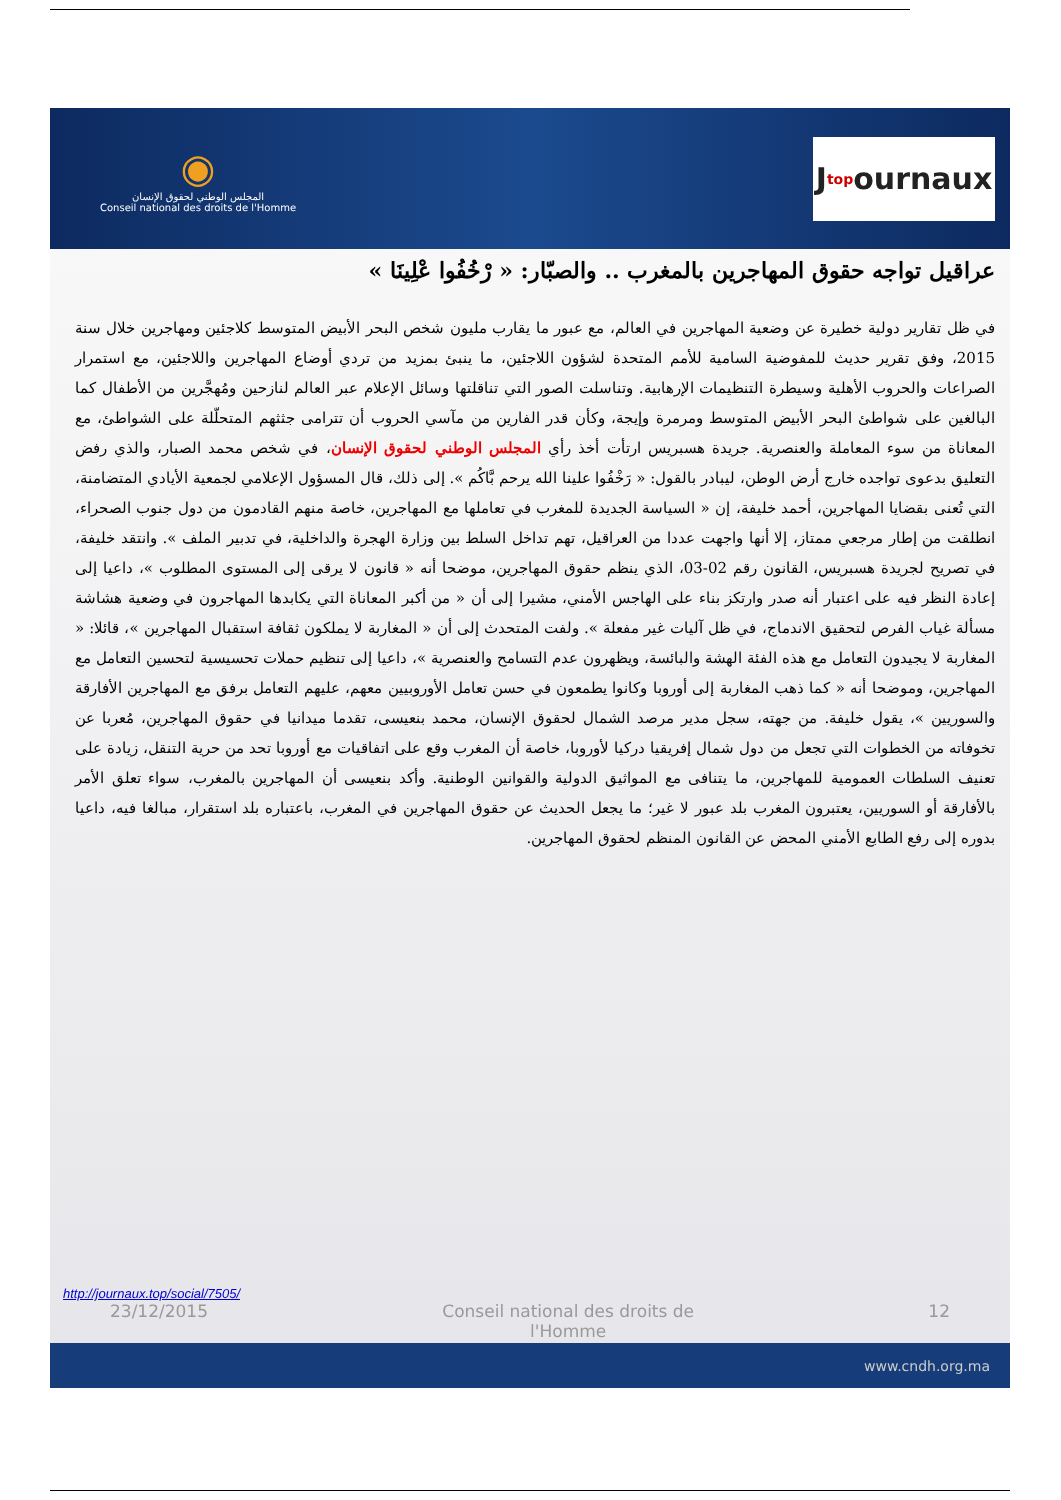◉
المجلس الوطني لحقوق الإنسان
Conseil national des droits de l'Homme
J top ournaux
عراقيل تواجه حقوق المهاجرين بالمغرب .. والصبّار: « رْخُفُوا عْلِينَا »
في ظل تقارير دولية خطيرة عن وضعية المهاجرين في العالم، مع عبور ما يقارب مليون شخص البحر الأبيض المتوسط كلاجئين ومهاجرين خلال سنة 2015، وفق تقرير حديث للمفوضية السامية للأمم المتحدة لشؤون اللاجئين، ما ينبئ بمزيد من تردي أوضاع المهاجرين واللاجئين، مع استمرار الصراعات والحروب الأهلية وسيطرة التنظيمات الإرهابية. وتناسلت الصور التي تناقلتها وسائل الإعلام عبر العالم لنازحين ومُهجَّرين من الأطفال كما البالغين على شواطئ البحر الأبيض المتوسط ومرمرة وإيجة، وكأن قدر الفارين من مآسي الحروب أن تترامى جثثهم المتحلّلة على الشواطئ، مع المعاناة من سوء المعاملة والعنصرية. جريدة هسبريس ارتأت أخذ رأي المجلس الوطني لحقوق الإنسان، في شخص محمد الصبار، والذي رفض التعليق بدعوى تواجده خارج أرض الوطن، ليبادر بالقول: « رَخْفُوا علينا الله يرحم بَّاكُم ». إلى ذلك، قال المسؤول الإعلامي لجمعية الأيادي المتضامنة، التي تُعنى بقضايا المهاجرين، أحمد خليفة، إن « السياسة الجديدة للمغرب في تعاملها مع المهاجرين، خاصة منهم القادمون من دول جنوب الصحراء، انطلقت من إطار مرجعي ممتاز، إلا أنها واجهت عددا من العراقيل، تهم تداخل السلط بين وزارة الهجرة والداخلية، في تدبير الملف ». وانتقد خليفة، في تصريح لجريدة هسبريس، القانون رقم 02-03، الذي ينظم حقوق المهاجرين، موضحا أنه « قانون لا يرقى إلى المستوى المطلوب »، داعيا إلى إعادة النظر فيه على اعتبار أنه صدر وارتكز بناء على الهاجس الأمني، مشيرا إلى أن « من أكبر المعاناة التي يكابدها المهاجرون في وضعية هشاشة مسألة غياب الفرص لتحقيق الاندماج، في ظل آليات غير مفعلة ». ولفت المتحدث إلى أن « المغاربة لا يملكون ثقافة استقبال المهاجرين »، قائلا: « المغاربة لا يجيدون التعامل مع هذه الفئة الهشة والبائسة، ويظهرون عدم التسامح والعنصرية »، داعيا إلى تنظيم حملات تحسيسية لتحسين التعامل مع المهاجرين، وموضحا أنه « كما ذهب المغاربة إلى أوروبا وكانوا يطمعون في حسن تعامل الأوروبيين معهم، عليهم التعامل برفق مع المهاجرين الأفارقة والسوريين »، يقول خليفة. من جهته، سجل مدير مرصد الشمال لحقوق الإنسان، محمد بنعيسى، تقدما ميدانيا في حقوق المهاجرين، مُعربا عن تخوفاته من الخطوات التي تجعل من دول شمال إفريقيا دركيا لأوروبا، خاصة أن المغرب وقع على اتفاقيات مع أوروبا تحد من حرية التنقل، زيادة على تعنيف السلطات العمومية للمهاجرين، ما يتنافى مع المواثيق الدولية والقوانين الوطنية. وأكد بنعيسى أن المهاجرين بالمغرب، سواء تعلق الأمر بالأفارقة أو السوريين، يعتبرون المغرب بلد عبور لا غير؛ ما يجعل الحديث عن حقوق المهاجرين في المغرب، باعتباره بلد استقرار، مبالغا فيه، داعيا بدوره إلى رفع الطابع الأمني المحض عن القانون المنظم لحقوق المهاجرين.
http://journaux.top/social/7505/
23/12/2015 Conseil national des droits de l'Homme 12
www.cndh.org.ma